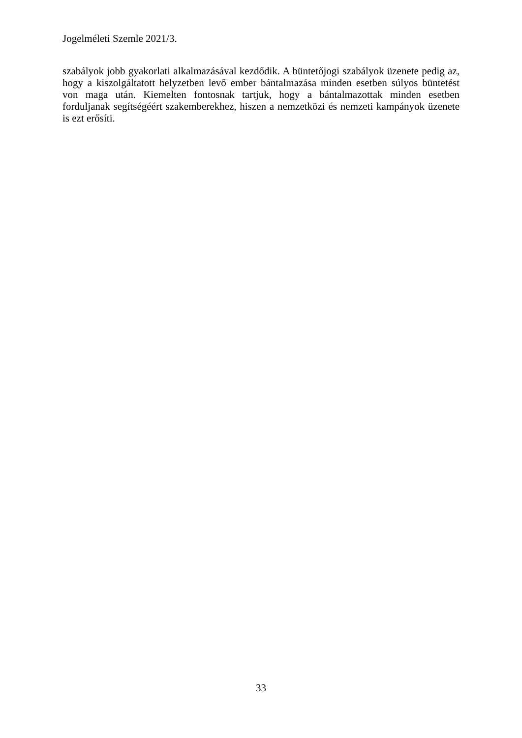Jogelméleti Szemle 2021/3.
szabályok jobb gyakorlati alkalmazásával kezdődik. A büntetőjogi szabályok üzenete pedig az, hogy a kiszolgáltatott helyzetben levő ember bántalmazása minden esetben súlyos büntetést von maga után. Kiemelten fontosnak tartjuk, hogy a bántalmazottak minden esetben forduljanak segítségéért szakemberekhez, hiszen a nemzetközi és nemzeti kampányok üzenete is ezt erősíti.
33